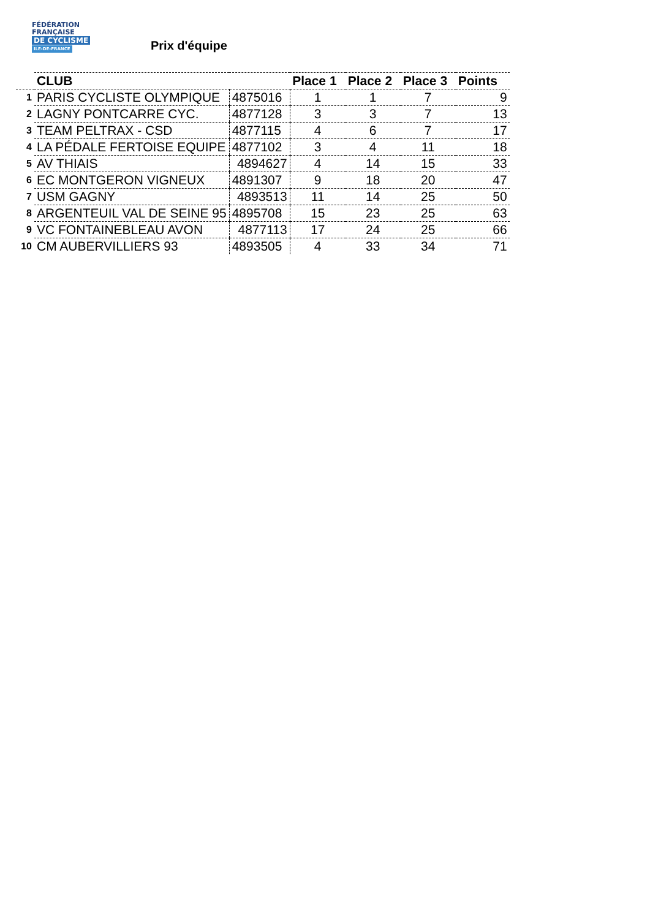FÉDÉRATION
FRANÇAISE
DE CYCLISME
ILE-DE-FRANCE
Prix d'équipe
| | CLUB | | Place 1 | Place 2 | Place 3 | Points |
| --- | --- | --- | --- | --- | --- | --- |
| 1 | PARIS CYCLISTE OLYMPIQUE | 4875016 | 1 | 1 | 7 | 9 |
| 2 | LAGNY PONTCARRE CYC. | 4877128 | 3 | 3 | 7 | 13 |
| 3 | TEAM PELTRAX - CSD | 4877115 | 4 | 6 | 7 | 17 |
| 4 | LA PÉDALE FERTOISE EQUIPE | 4877102 | 3 | 4 | 11 | 18 |
| 5 | AV THIAIS | 4894627 | 4 | 14 | 15 | 33 |
| 6 | EC MONTGERON VIGNEUX | 4891307 | 9 | 18 | 20 | 47 |
| 7 | USM GAGNY | 4893513 | 11 | 14 | 25 | 50 |
| 8 | ARGENTEUIL VAL DE SEINE 95 | 4895708 | 15 | 23 | 25 | 63 |
| 9 | VC FONTAINEBLEAU AVON | 4877113 | 17 | 24 | 25 | 66 |
| 10 | CM AUBERVILLIERS 93 | 4893505 | 4 | 33 | 34 | 71 |